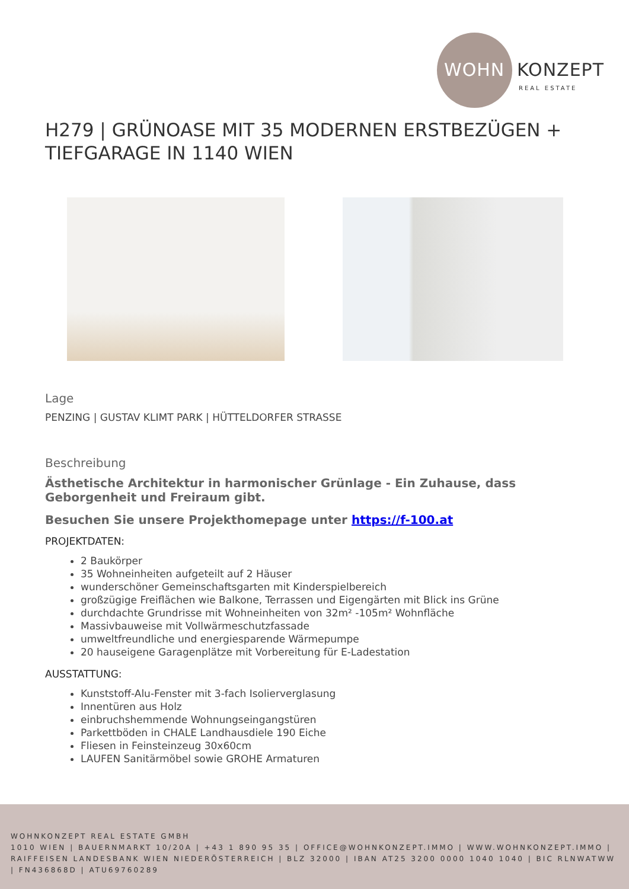WOHN KONZEPT
REAL ESTATE
H279 | GRÜNOASE MIT 35 MODERNEN ERSTBEZÜGEN + TIEFGARAGE IN 1140 WIEN
Lage
PENZING | GUSTAV KLIMT PARK | HÜTTELDORFER STRASSE
Beschreibung
Ästhetische Architektur in harmonischer Grünlage - Ein Zuhause, dass Geborgenheit und Freiraum gibt.
Besuchen Sie unsere Projekthomepage unter https://f-100.at
PROJEKTDATEN:
2 Baukörper
35 Wohneinheiten aufgeteilt auf 2 Häuser
wunderschöner Gemeinschaftsgarten mit Kinderspielbereich
großzügige Freiflächen wie Balkone, Terrassen und Eigengärten mit Blick ins Grüne
durchdachte Grundrisse mit Wohneinheiten von 32m² -105m² Wohnfläche
Massivbauweise mit Vollwärmeschutzfassade
umweltfreundliche und energiesparende Wärmepumpe
20 hauseigene Garagenplätze mit Vorbereitung für E-Ladestation
AUSSTATTUNG:
Kunststoff-Alu-Fenster mit 3-fach Isolierverglasung
Innentüren aus Holz
einbruchshemmende Wohnungseingangstüren
Parkettböden in CHALE Landhausdiele 190 Eiche
Fliesen in Feinsteinzeug 30x60cm
LAUFEN Sanitärmöbel sowie GROHE Armaturen
WOHNKONZEPT REAL ESTATE GMBH
1010 WIEN | BAUERNMARKT 10/20A | +43 1 890 95 35 | OFFICE@WOHNKONZEPT.IMMO | WWW.WOHNKONZEPT.IMMO | RAIFFEISEN LANDESBANK WIEN NIEDERÖSTERREICH | BLZ 32000 | IBAN AT25 3200 0000 1040 1040 | BIC RLNWATWW | FN436868D | ATU69760289